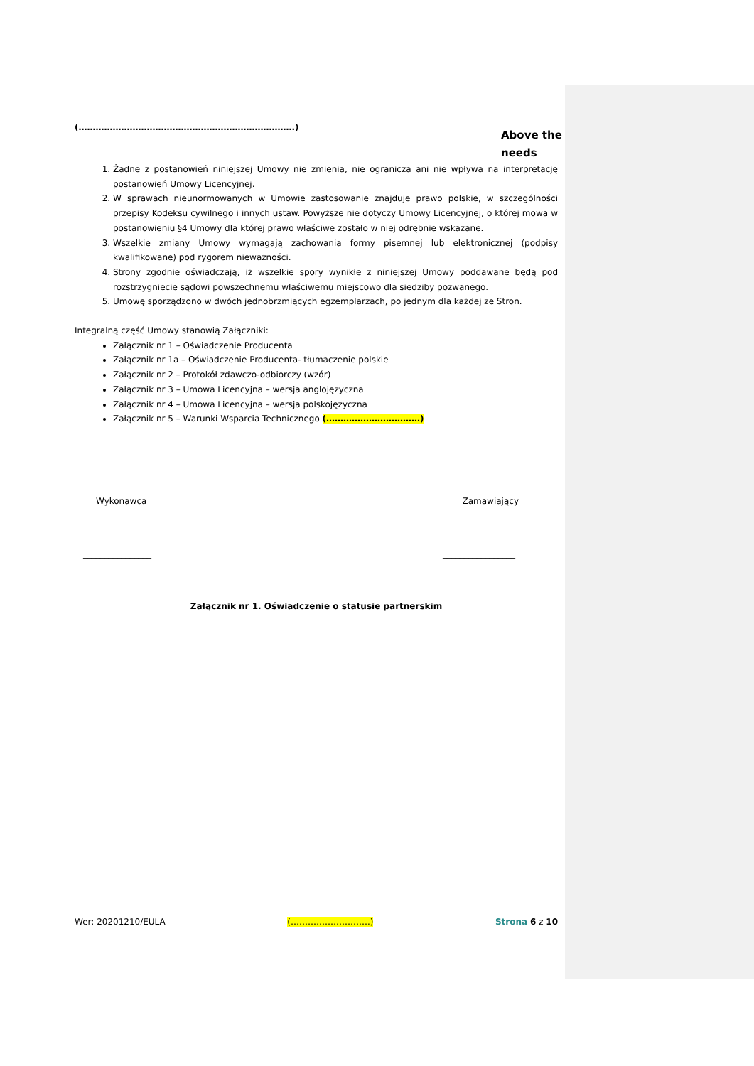(………………………………………………………………….)
Above the needs
1. Żadne z postanowień niniejszej Umowy nie zmienia, nie ogranicza ani nie wpływa na interpretację postanowień Umowy Licencyjnej.
2. W sprawach nieunormowanych w Umowie zastosowanie znajduje prawo polskie, w szczególności przepisy Kodeksu cywilnego i innych ustaw. Powyższe nie dotyczy Umowy Licencyjnej, o której mowa w postanowieniu §4 Umowy dla której prawo właściwe zostało w niej odrębnie wskazane.
3. Wszelkie zmiany Umowy wymagają zachowania formy pisemnej lub elektronicznej (podpisy kwalifikowane) pod rygorem nieważności.
4. Strony zgodnie oświadczają, iż wszelkie spory wynikłe z niniejszej Umowy poddawane będą pod rozstrzygniecie sądowi powszechnemu właściwemu miejscowo dla siedziby pozwanego.
5. Umowę sporządzono w dwóch jednobrzmiących egzemplarzach, po jednym dla każdej ze Stron.
Integralną część Umowy stanowią Załączniki:
Załącznik nr 1 – Oświadczenie Producenta
Załącznik nr 1a – Oświadczenie Producenta- tłumaczenie polskie
Załącznik nr 2 – Protokół zdawczo-odbiorczy (wzór)
Załącznik nr 3 – Umowa Licencyjna – wersja anglojęzyczna
Załącznik nr 4 – Umowa Licencyjna – wersja polskojęzyczna
Załącznik nr 5 – Warunki Wsparcia Technicznego (……………………………)
Wykonawca Zamawiający
________________ _________________
Załącznik nr 1. Oświadczenie o statusie partnerskim
Wer: 20201210/EULA (……………………….) Strona 6 z 10